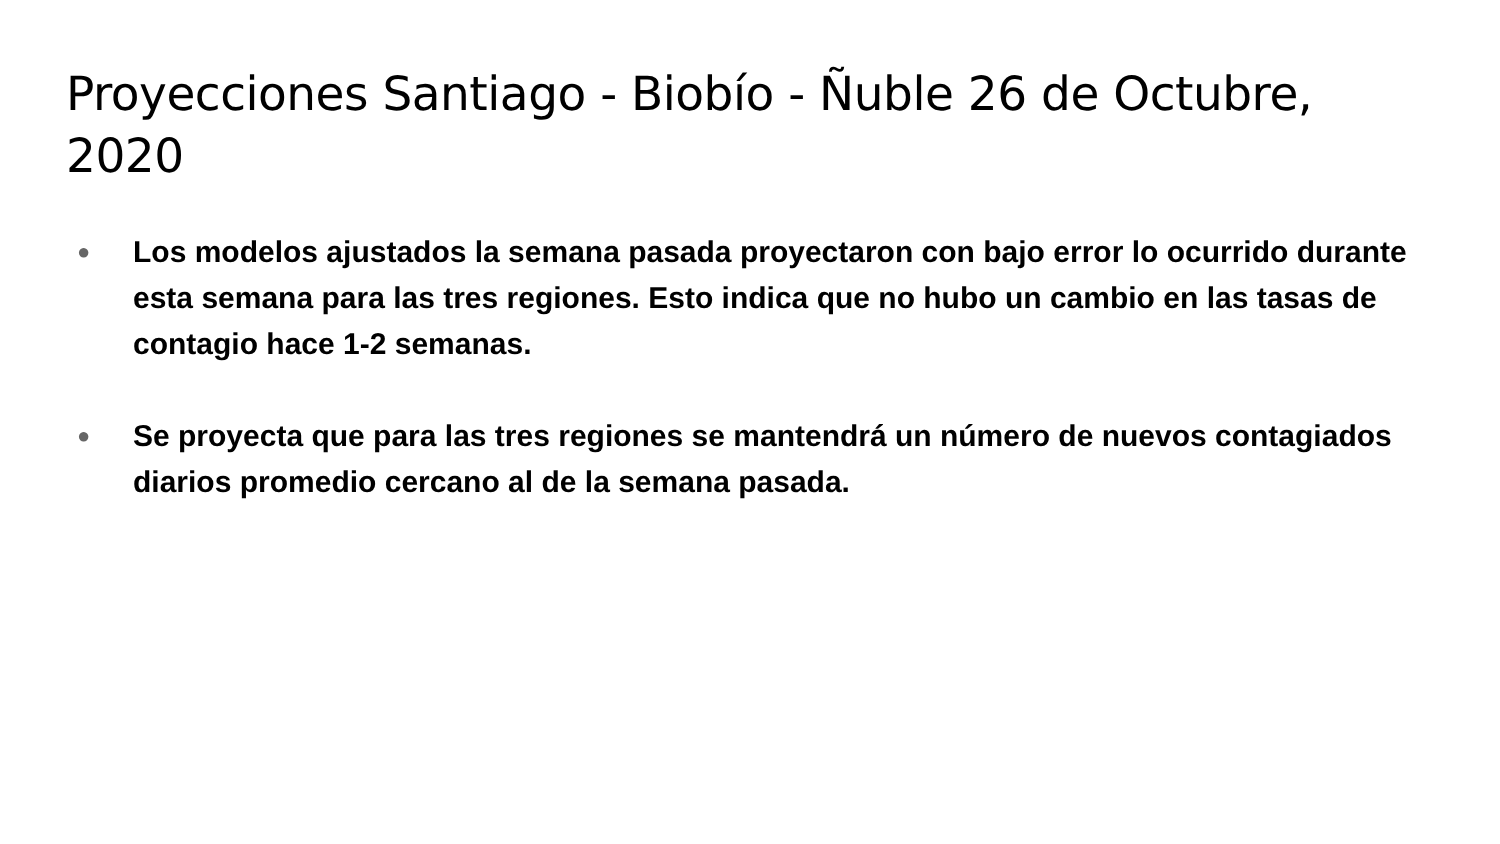Proyecciones Santiago - Biobío - Ñuble 26 de Octubre, 2020
● Los modelos ajustados la semana pasada proyectaron con bajo error lo ocurrido durante esta semana para las tres regiones. Esto indica que no hubo un cambio en las tasas de contagio hace 1-2 semanas.
● Se proyecta que para las tres regiones se mantendrá un número de nuevos contagiados diarios promedio cercano al de la semana pasada.